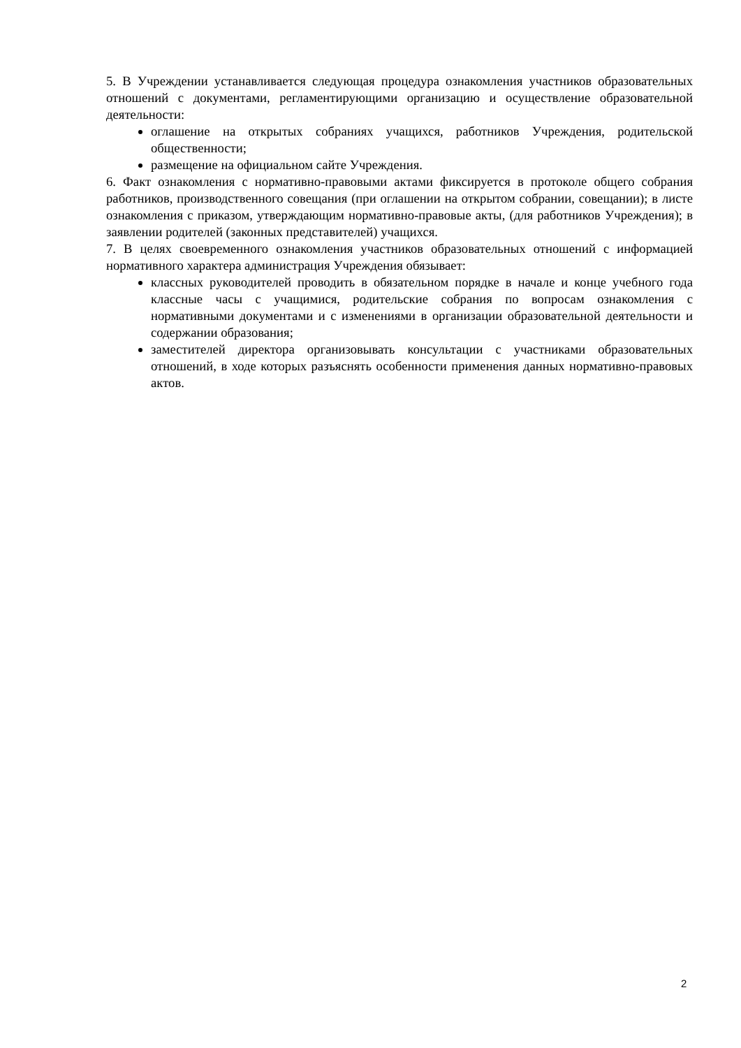5. В Учреждении устанавливается следующая процедура ознакомления участников образовательных отношений с документами, регламентирующими организацию и осуществление образовательной деятельности:
оглашение на открытых собраниях учащихся, работников Учреждения, родительской общественности;
размещение на официальном сайте Учреждения.
6. Факт ознакомления с нормативно-правовыми актами фиксируется в протоколе общего собрания работников, производственного совещания (при оглашении на открытом собрании, совещании); в листе ознакомления с приказом, утверждающим нормативно-правовые акты, (для работников Учреждения); в заявлении родителей (законных представителей) учащихся.
7. В целях своевременного ознакомления участников образовательных отношений с информацией нормативного характера администрация Учреждения обязывает:
классных руководителей проводить в обязательном порядке в начале и конце учебного года классные часы с учащимися, родительские собрания по вопросам ознакомления с нормативными документами и с изменениями в организации образовательной деятельности и содержании образования;
заместителей директора организовывать консультации с участниками образовательных отношений, в ходе которых разъяснять особенности применения данных нормативно-правовых актов.
2